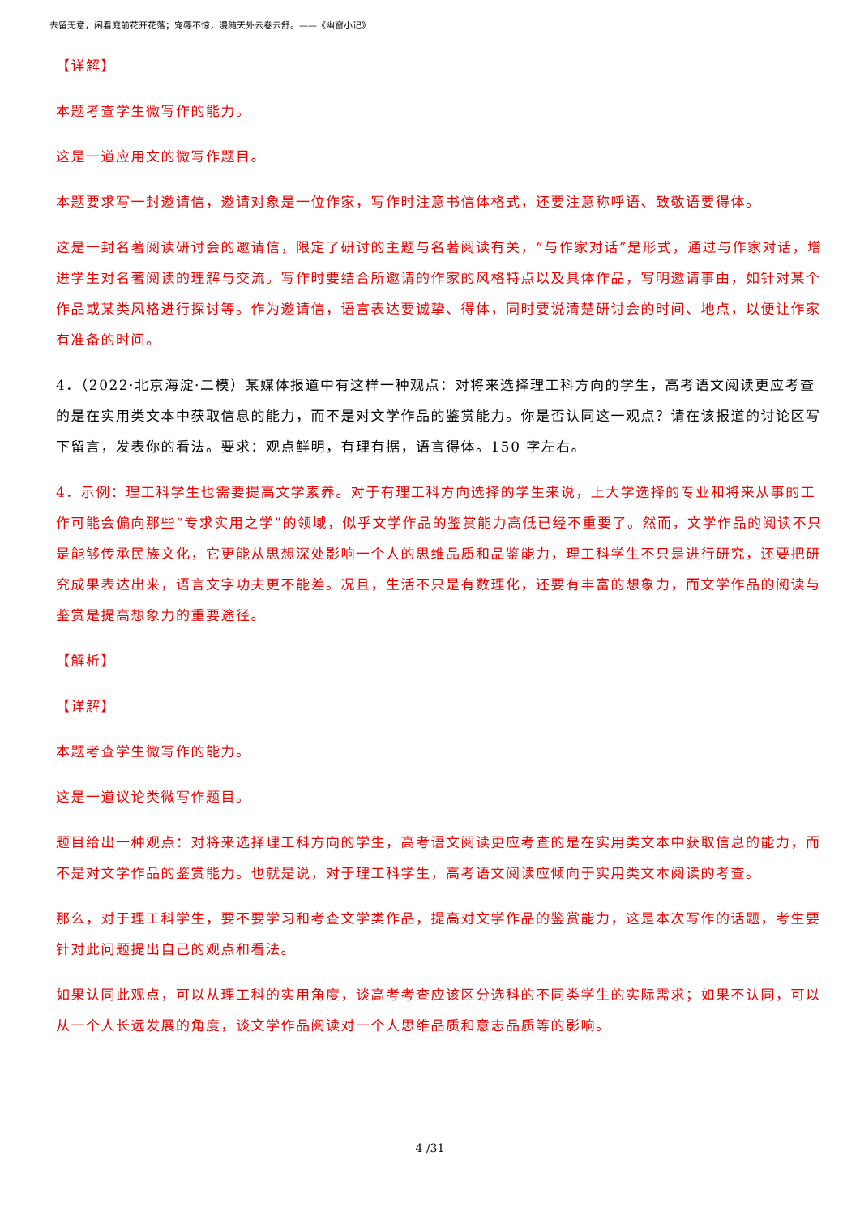去留无意，闲看庭前花开花落；宠辱不惊，漫随天外云卷云舒。——《幽窗小记》
【详解】
本题考查学生微写作的能力。
这是一道应用文的微写作题目。
本题要求写一封邀请信，邀请对象是一位作家，写作时注意书信体格式，还要注意称呼语、致敬语要得体。
这是一封名著阅读研讨会的邀请信，限定了研讨的主题与名著阅读有关，“与作家对话”是形式，通过与作家对话，增进学生对名著阅读的理解与交流。写作时要结合所邀请的作家的风格特点以及具体作品，写明邀请事由，如针对某个作品或某类风格进行探讨等。作为邀请信，语言表达要诚挚、得体，同时要说清楚研讨会的时间、地点，以便让作家有准备的时间。
4．（2022·北京海淀·二模）某媒体报道中有这样一种观点：对将来选择理工科方向的学生，高考语文阅读更应考查的是在实用类文本中获取信息的能力，而不是对文学作品的鉴赏能力。你是否认同这一观点？请在该报道的讨论区写下留言，发表你的看法。要求：观点鲜明，有理有据，语言得体。150 字左右。
4．示例：理工科学生也需要提高文学素养。对于有理工科方向选择的学生来说，上大学选择的专业和将来从事的工作可能会偏向那些“专求实用之学”的领域，似乎文学作品的鉴赏能力高低已经不重要了。然而，文学作品的阅读不只是能够传承民族文化，它更能从思想深处影响一个人的思维品质和品鉴能力，理工科学生不只是进行研究，还要把研究成果表达出来，语言文字功夫更不能差。况且，生活不只是有数理化，还要有丰富的想象力，而文学作品的阅读与鉴赏是提高想象力的重要途径。
【解析】
【详解】
本题考查学生微写作的能力。
这是一道议论类微写作题目。
题目给出一种观点：对将来选择理工科方向的学生，高考语文阅读更应考查的是在实用类文本中获取信息的能力，而不是对文学作品的鉴赏能力。也就是说，对于理工科学生，高考语文阅读应倾向于实用类文本阅读的考查。
那么，对于理工科学生，要不要学习和考查文学类作品，提高对文学作品的鉴赏能力，这是本次写作的话题，考生要针对此问题提出自己的观点和看法。
如果认同此观点，可以从理工科的实用角度，谈高考考查应该区分选科的不同类学生的实际需求；如果不认同，可以从一个人长远发展的角度，谈文学作品阅读对一个人思维品质和意志品质等的影响。
4 /31